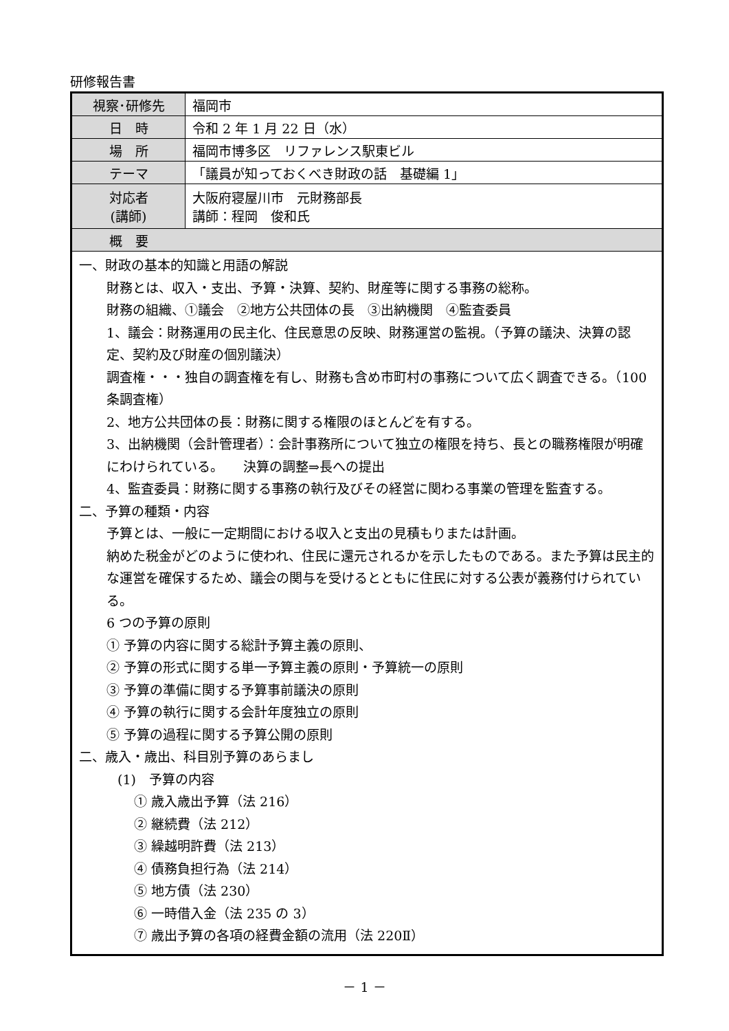研修報告書
| 視察･研修先 | 福岡市 |
| 日 時 | 令和 2 年 1 月 22 日（水） |
| 場 所 | 福岡市博多区 リファレンス駅東ビル |
| テーマ | 「議員が知っておくべき財政の話 基礎編 1」 |
| 対応者 (講師) | 大阪府寝屋川市 元財務部長 講師：程岡 俊和氏 |
| 概 要 | |
| 一、財政の基本的知識と用語の解説 財務とは、収入・支出、予算・決算、契約、財産等に関する事務の総称。 財務の組織、①議会 ②地方公共団体の長 ③出納機関 ④監査委員 1、議会：財務運用の民主化、住民意思の反映、財務運営の監視。（予算の議決、決算の認定、契約及び財産の個別議決） 調査権・・・独自の調査権を有し、財務も含め市町村の事務について広く調査できる。（100 条調査権） 2、地方公共団体の長：財務に関する権限のほとんどを有する。 3、出納機関（会計管理者）：会計事務所について独立の権限を持ち、長との職務権限が明確にわけられている。 決算の調整⇒長への提出 4、監査委員：財務に関する事務の執行及びその経営に関わる事業の管理を監査する。 二、予算の種類・内容 予算とは、一般に一定期間における収入と支出の見積もりまたは計画。 納めた税金がどのように使われ、住民に還元されるかを示したものである。また予算は民主的な運営を確保するため、議会の関与を受けるとともに住民に対する公表が義務付けられている。 6 つの予算の原則 ① 予算の内容に関する総計予算主義の原則、 ② 予算の形式に関する単一予算主義の原則・予算統一の原則 ③ 予算の準備に関する予算事前議決の原則 ④ 予算の執行に関する会計年度独立の原則 ⑤ 予算の過程に関する予算公開の原則 二、歳入・歳出、科目別予算のあらまし (1) 予算の内容 ① 歳入歳出予算（法 216） ② 継続費（法 212） ③ 繰越明許費（法 213） ④ 債務負担行為（法 214） ⑤ 地方債（法 230） ⑥ 一時借入金（法 235 の 3） ⑦ 歳出予算の各項の経費金額の流用（法 220Ⅱ） | |
－ 1 －